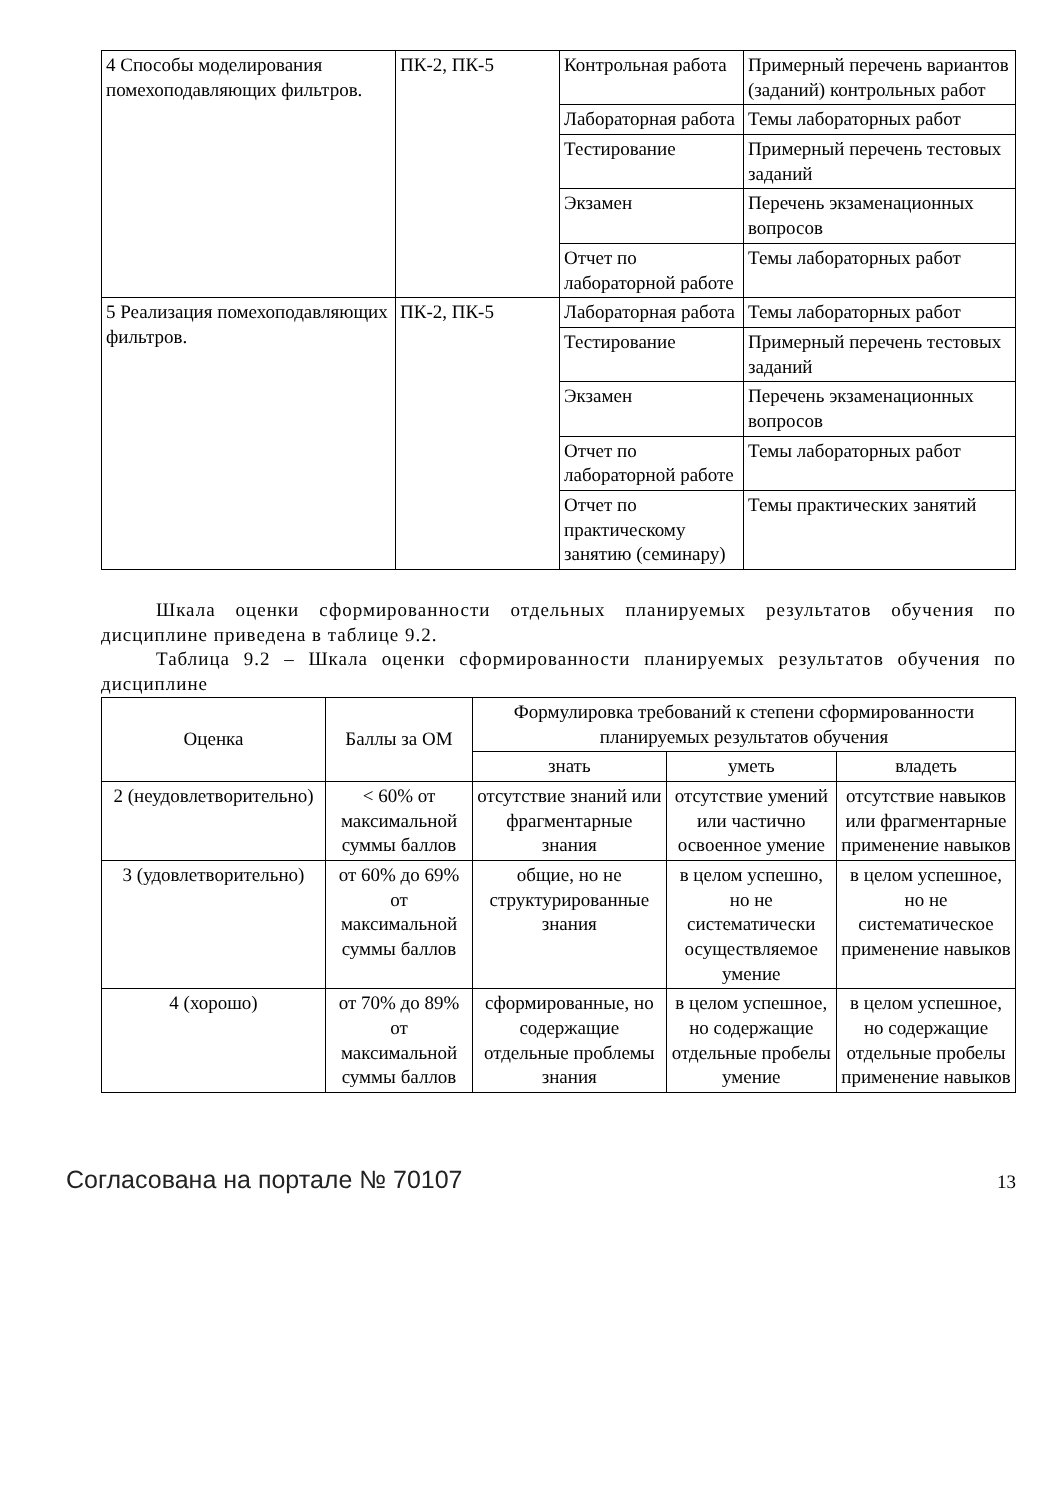| 4 Способы моделирования помехоподавляющих фильтров. | ПК-2, ПК-5 | Контрольная работа | Примерный перечень вариантов (заданий) контрольных работ |
| | | Лабораторная работа | Темы лабораторных работ |
| | | Тестирование | Примерный перечень тестовых заданий |
| | | Экзамен | Перечень экзаменационных вопросов |
| | | Отчет по лабораторной работе | Темы лабораторных работ |
| 5 Реализация помехоподавляющих фильтров. | ПК-2, ПК-5 | Лабораторная работа | Темы лабораторных работ |
| | | Тестирование | Примерный перечень тестовых заданий |
| | | Экзамен | Перечень экзаменационных вопросов |
| | | Отчет по лабораторной работе | Темы лабораторных работ |
| | | Отчет по практическому занятию (семинару) | Темы практических занятий |
Шкала оценки сформированности отдельных планируемых результатов обучения по дисциплине приведена в таблице 9.2.
Таблица 9.2 – Шкала оценки сформированности планируемых результатов обучения по дисциплине
| Оценка | Баллы за ОМ | Формулировка требований к степени сформированности планируемых результатов обучения | | |
| --- | --- | --- | --- | --- |
| | | знать | уметь | владеть |
| 2 (неудовлетворительно) | < 60% от максимальной суммы баллов | отсутствие знаний или фрагментарные знания | отсутствие умений или частично освоенное умение | отсутствие навыков или фрагментарные применение навыков |
| 3 (удовлетворительно) | от 60% до 69% от максимальной суммы баллов | общие, но не структурированные знания | в целом успешно, но не систематически осуществляемое умение | в целом успешное, но не систематическое применение навыков |
| 4 (хорошо) | от 70% до 89% от максимальной суммы баллов | сформированные, но содержащие отдельные проблемы знания | в целом успешное, но содержащие отдельные пробелы умение | в целом успешное, но содержащие отдельные пробелы применение навыков |
Согласована на портале № 70107 13